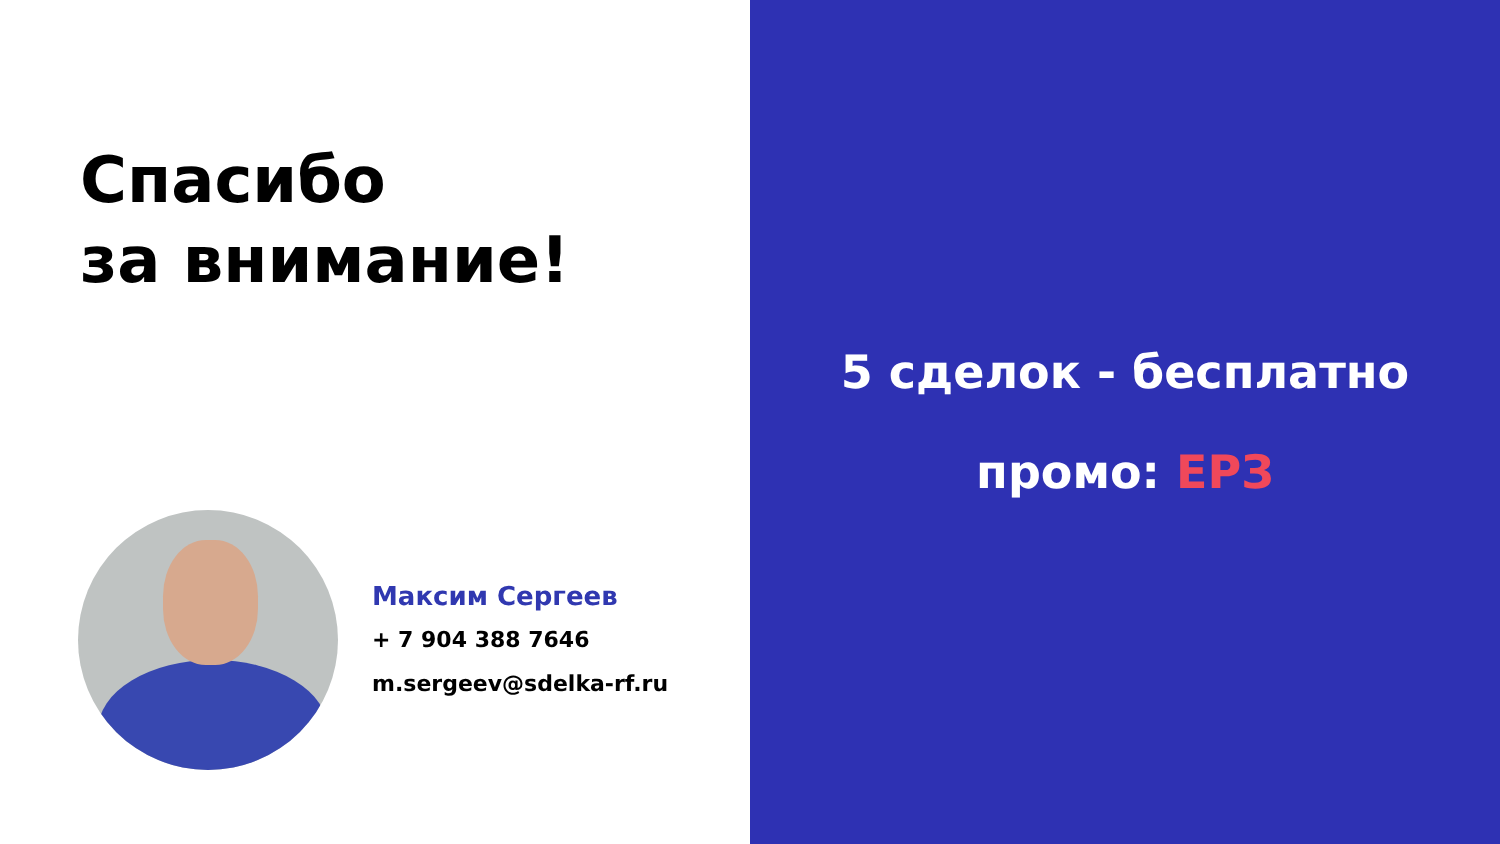Спасибо
за внимание!
Максим Сергеев
+ 7 904 388 7646
m.sergeev@sdelka-rf.ru
5 сделок - бесплатно
промо: ЕРЗ